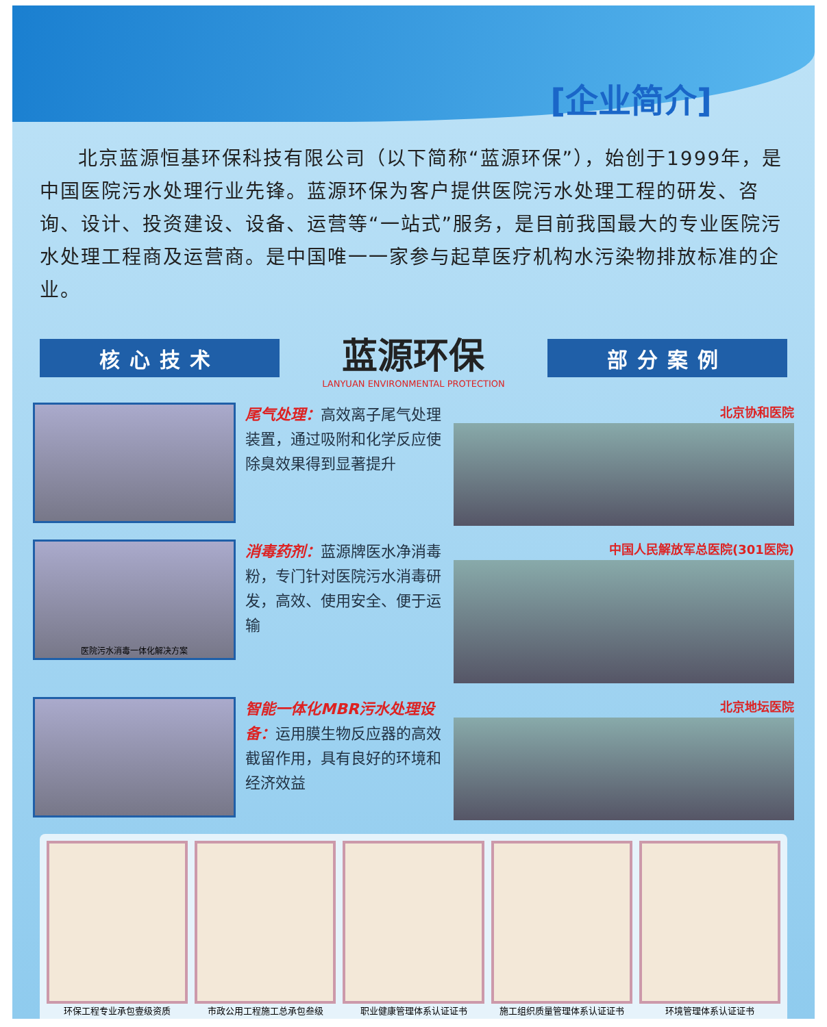[企业简介]
北京蓝源恒基环保科技有限公司（以下简称“蓝源环保”），始创于1999年，是中国医院污水处理行业先锋。蓝源环保为客户提供医院污水处理工程的研发、咨询、设计、投资建设、设备、运营等“一站式”服务，是目前我国最大的专业医院污水处理工程商及运营商。是中国唯一一家参与起草医疗机构水污染物排放标准的企业。
核心技术
蓝源环保
LANYUAN ENVIRONMENTAL PROTECTION
部分案例
尾气处理：高效离子尾气处理装置，通过吸附和化学反应使除臭效果得到显著提升
北京协和医院
医院污水消毒一体化解决方案
消毒药剂：蓝源牌医水净消毒粉，专门针对医院污水消毒研发，高效、使用安全、便于运输
中国人民解放军总医院(301医院)
智能一体化MBR污水处理设备：运用膜生物反应器的高效截留作用，具有良好的环境和经济效益
北京地坛医院
环保工程专业承包壹级资质 市政公用工程施工总承包叁级 职业健康管理体系认证证书 施工组织质量管理体系认证证书 环境管理体系认证证书